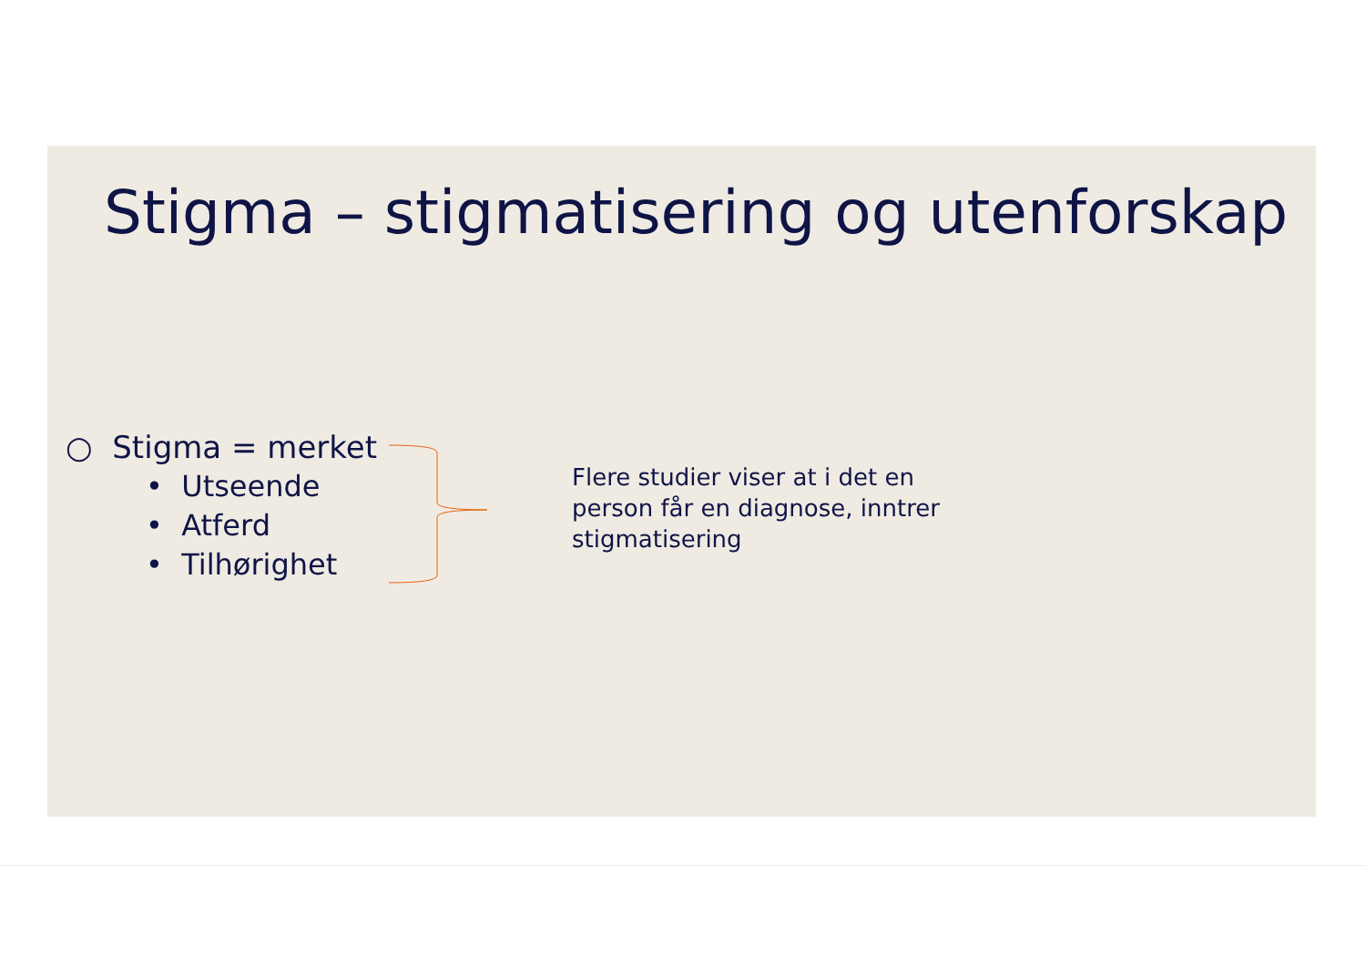Stigma – stigmatisering og utenforskap
○ Stigma = merket
• Utseende
• Atferd
• Tilhørighet
Flere studier viser at i det en person får en diagnose, inntrer stigmatisering